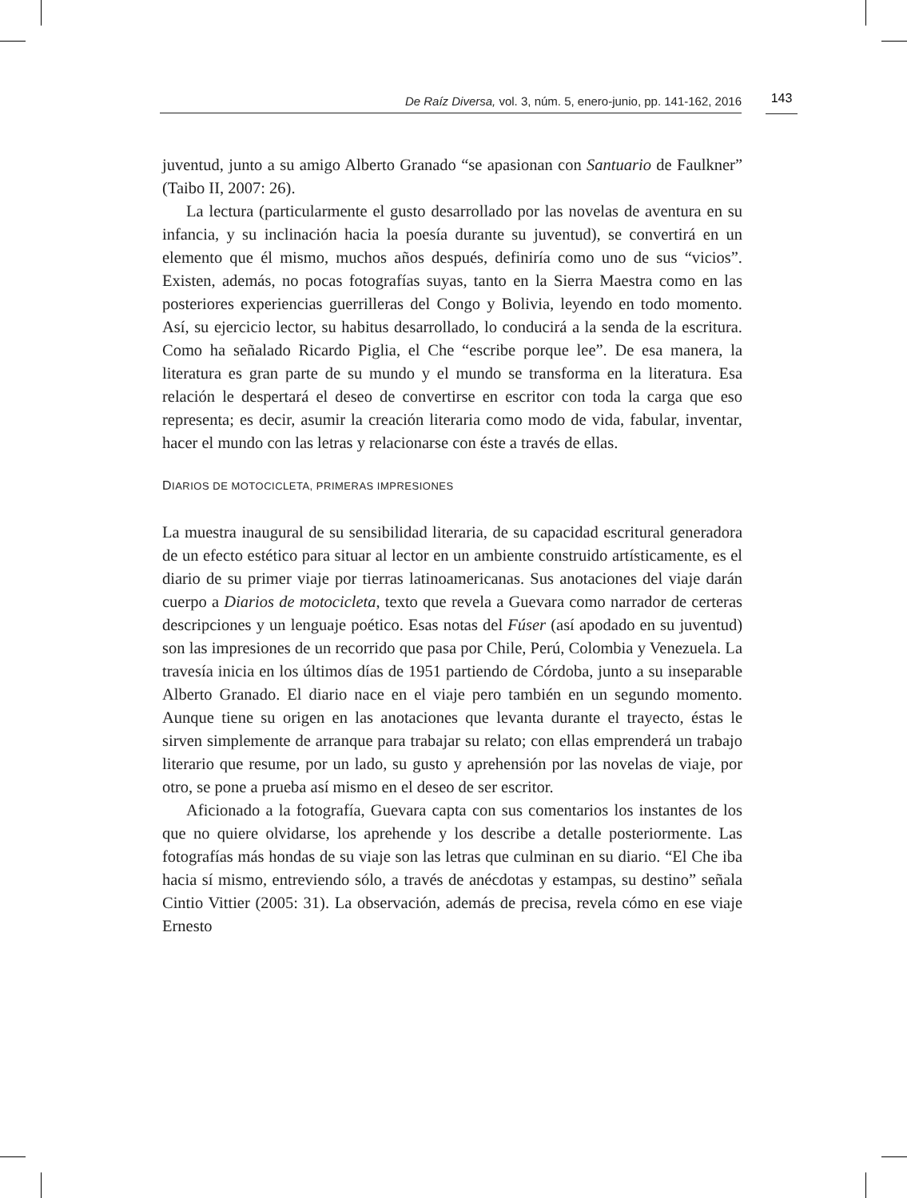De Raíz Diversa, vol. 3, núm. 5, enero-junio, pp. 141-162, 2016 143
juventud, junto a su amigo Alberto Granado “se apasionan con Santuario de Faulkner” (Taibo II, 2007: 26).
La lectura (particularmente el gusto desarrollado por las novelas de aventura en su infancia, y su inclinación hacia la poesía durante su juventud), se convertirá en un elemento que él mismo, muchos años después, definiría como uno de sus “vicios”. Existen, además, no pocas fotografías suyas, tanto en la Sierra Maestra como en las posteriores experiencias guerrilleras del Congo y Bolivia, leyendo en todo momento. Así, su ejercicio lector, su habitus desarrollado, lo conducirá a la senda de la escritura. Como ha señalado Ricardo Piglia, el Che “escribe porque lee”. De esa manera, la literatura es gran parte de su mundo y el mundo se transforma en la literatura. Esa relación le despertará el deseo de convertirse en escritor con toda la carga que eso representa; es decir, asumir la creación literaria como modo de vida, fabular, inventar, hacer el mundo con las letras y relacionarse con éste a través de ellas.
DIARIOS DE MOTOCICLETA, PRIMERAS IMPRESIONES
La muestra inaugural de su sensibilidad literaria, de su capacidad escritural generadora de un efecto estético para situar al lector en un ambiente construido artísticamente, es el diario de su primer viaje por tierras latinoamericanas. Sus anotaciones del viaje darán cuerpo a Diarios de motocicleta, texto que revela a Guevara como narrador de certeras descripciones y un lenguaje poético. Esas notas del Fúser (así apodado en su juventud) son las impresiones de un recorrido que pasa por Chile, Perú, Colombia y Venezuela. La travesía inicia en los últimos días de 1951 partiendo de Córdoba, junto a su inseparable Alberto Granado. El diario nace en el viaje pero también en un segundo momento. Aunque tiene su origen en las anotaciones que levanta durante el trayecto, éstas le sirven simplemente de arranque para trabajar su relato; con ellas emprenderá un trabajo literario que resume, por un lado, su gusto y aprehensión por las novelas de viaje, por otro, se pone a prueba así mismo en el deseo de ser escritor.
Aficionado a la fotografía, Guevara capta con sus comentarios los instantes de los que no quiere olvidarse, los aprehende y los describe a detalle posteriormente. Las fotografías más hondas de su viaje son las letras que culminan en su diario. “El Che iba hacia sí mismo, entreviendo sólo, a través de anécdotas y estampas, su destino” señala Cintio Vittier (2005: 31). La observación, además de precisa, revela cómo en ese viaje Ernesto